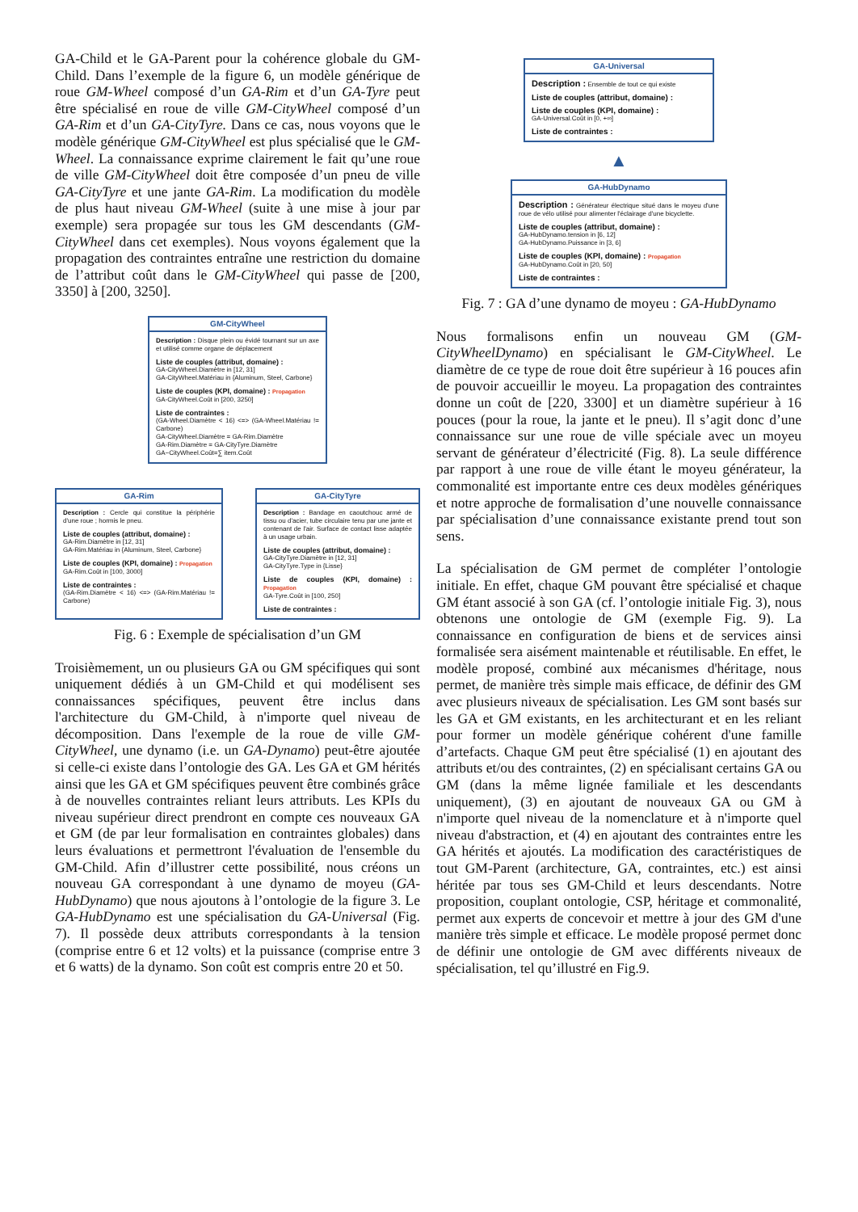GA-Child et le GA-Parent pour la cohérence globale du GM-Child. Dans l’exemple de la figure 6, un modèle générique de roue GM-Wheel composé d’un GA-Rim et d’un GA-Tyre peut être spécialisé en roue de ville GM-CityWheel composé d’un GA-Rim et d’un GA-CityTyre. Dans ce cas, nous voyons que le modèle générique GM-CityWheel est plus spécialisé que le GM-Wheel. La connaissance exprime clairement le fait qu’une roue de ville GM-CityWheel doit être composée d’un pneu de ville GA-CityTyre et une jante GA-Rim. La modification du modèle de plus haut niveau GM-Wheel (suite à une mise à jour par exemple) sera propagée sur tous les GM descendants (GM-CityWheel dans cet exemples). Nous voyons également que la propagation des contraintes entraîne une restriction du domaine de l’attribut coût dans le GM-CityWheel qui passe de [200, 3350] à [200, 3250].
GM-CityWheel
Description : Disque plein ou évidé tournant sur un axe et utilisé comme organe de déplacement
Liste de couples (attribut, domaine) :
GA-CityWheel.Diamètre in [12, 31]
GA-CityWheel.Matériau in {Aluminum, Steel, Carbone}
Liste de couples (KPI, domaine) : Propagation
GA-CityWheel.Coût in [200, 3250]
Liste de contraintes :
(GA-Wheel.Diamètre < 16) <=> (GA-Wheel.Matériau != Carbone)
GA-CityWheel.Diamètre = GA-Rim.Diamètre
GA-Rim.Diamètre = GA-CityTyre.Diamètre
GA−CityWheel.Coût=∑ item.Coût
GA-Rim
Description : Cercle qui constitue la périphérie d'une roue ; hormis le pneu.
Liste de couples (attribut, domaine) :
GA-Rim.Diamètre in [12, 31]
GA-Rim.Matériau in {Aluminum, Steel, Carbone}
Liste de couples (KPI, domaine) : Propagation
GA-Rim.Coût in [100, 3000]
Liste de contraintes :
(GA-Rim.Diamètre < 16) <=> (GA-Rim.Matériau != Carbone)
GA-CityTyre
Description : Bandage en caoutchouc armé de tissu ou d'acier, tube circulaire tenu par une jante et contenant de l'air. Surface de contact lisse adaptée à un usage urbain.
Liste de couples (attribut, domaine) :
GA-CityTyre.Diamètre in [12, 31]
GA-CityTyre.Type in {Lisse}
Liste de couples (KPI, domaine) : Propagation
GA-Tyre.Coût in [100, 250]
Liste de contraintes :
Fig. 6 : Exemple de spécialisation d’un GM
Troisièmement, un ou plusieurs GA ou GM spécifiques qui sont uniquement dédiés à un GM-Child et qui modélisent ses connaissances spécifiques, peuvent être inclus dans l'architecture du GM-Child, à n'importe quel niveau de décomposition. Dans l'exemple de la roue de ville GM-CityWheel, une dynamo (i.e. un GA-Dynamo) peut-être ajoutée si celle-ci existe dans l’ontologie des GA. Les GA et GM hérités ainsi que les GA et GM spécifiques peuvent être combinés grâce à de nouvelles contraintes reliant leurs attributs. Les KPIs du niveau supérieur direct prendront en compte ces nouveaux GA et GM (de par leur formalisation en contraintes globales) dans leurs évaluations et permettront l'évaluation de l'ensemble du GM-Child. Afin d’illustrer cette possibilité, nous créons un nouveau GA correspondant à une dynamo de moyeu (GA-HubDynamo) que nous ajoutons à l’ontologie de la figure 3. Le GA-HubDynamo est une spécialisation du GA-Universal (Fig. 7). Il possède deux attributs correspondants à la tension (comprise entre 6 et 12 volts) et la puissance (comprise entre 3 et 6 watts) de la dynamo. Son coût est compris entre 20 et 50.
GA-Universal
Description : Ensemble de tout ce qui existe
Liste de couples (attribut, domaine) :
Liste de couples (KPI, domaine) :
GA-Universal.Coût in [0, +∞]
Liste de contraintes :
▲
GA-HubDynamo
Description : Générateur électrique situé dans le moyeu d'une roue de vélo utilisé pour alimenter l'éclairage d'une bicyclette.
Liste de couples (attribut, domaine) :
GA-HubDynamo.tension in [6, 12]
GA-HubDynamo.Puissance in [3, 6]
Liste de couples (KPI, domaine) : Propagation
GA-HubDynamo.Coût in [20, 50]
Liste de contraintes :
Fig. 7 : GA d’une dynamo de moyeu : GA-HubDynamo
Nous formalisons enfin un nouveau GM (GM-CityWheelDynamo) en spécialisant le GM-CityWheel. Le diamètre de ce type de roue doit être supérieur à 16 pouces afin de pouvoir accueillir le moyeu. La propagation des contraintes donne un coût de [220, 3300] et un diamètre supérieur à 16 pouces (pour la roue, la jante et le pneu). Il s’agit donc d’une connaissance sur une roue de ville spéciale avec un moyeu servant de générateur d’électricité (Fig. 8). La seule différence par rapport à une roue de ville étant le moyeu générateur, la commonalité est importante entre ces deux modèles génériques et notre approche de formalisation d’une nouvelle connaissance par spécialisation d’une connaissance existante prend tout son sens.
La spécialisation de GM permet de compléter l’ontologie initiale. En effet, chaque GM pouvant être spécialisé et chaque GM étant associé à son GA (cf. l’ontologie initiale Fig. 3), nous obtenons une ontologie de GM (exemple Fig. 9). La connaissance en configuration de biens et de services ainsi formalisée sera aisément maintenable et réutilisable. En effet, le modèle proposé, combiné aux mécanismes d'héritage, nous permet, de manière très simple mais efficace, de définir des GM avec plusieurs niveaux de spécialisation. Les GM sont basés sur les GA et GM existants, en les architecturant et en les reliant pour former un modèle générique cohérent d'une famille d’artefacts. Chaque GM peut être spécialisé (1) en ajoutant des attributs et/ou des contraintes, (2) en spécialisant certains GA ou GM (dans la même lignée familiale et les descendants uniquement), (3) en ajoutant de nouveaux GA ou GM à n'importe quel niveau de la nomenclature et à n'importe quel niveau d'abstraction, et (4) en ajoutant des contraintes entre les GA hérités et ajoutés. La modification des caractéristiques de tout GM-Parent (architecture, GA, contraintes, etc.) est ainsi héritée par tous ses GM-Child et leurs descendants. Notre proposition, couplant ontologie, CSP, héritage et commonalité, permet aux experts de concevoir et mettre à jour des GM d'une manière très simple et efficace. Le modèle proposé permet donc de définir une ontologie de GM avec différents niveaux de spécialisation, tel qu’illustré en Fig.9.